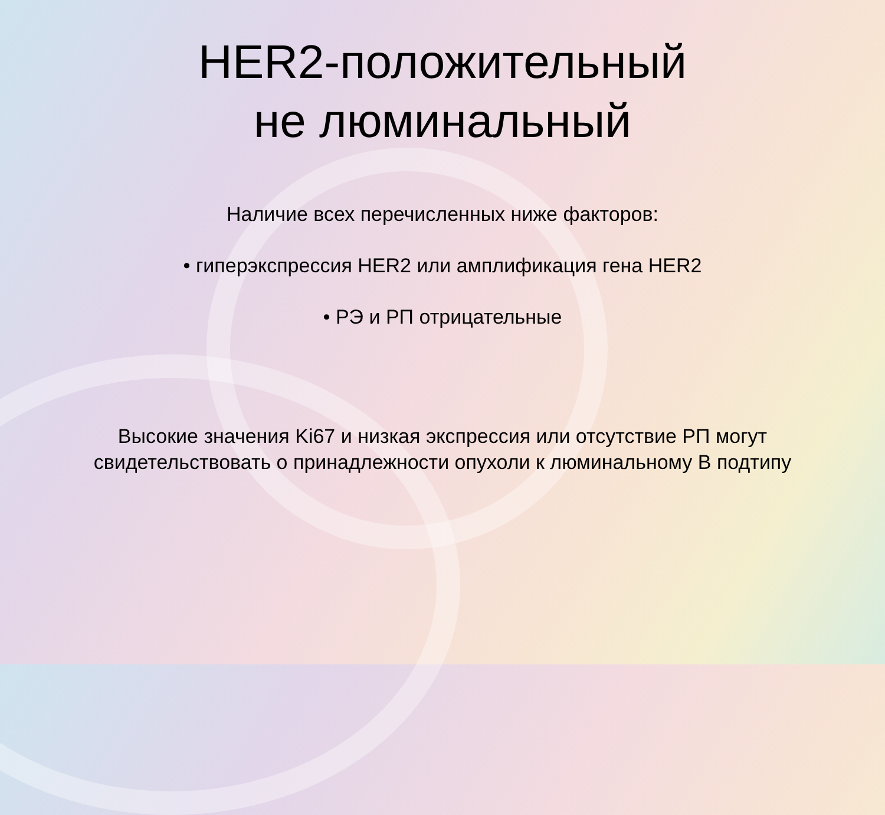HER2-положительный
не люминальный
Наличие всех перечисленных ниже факторов:
• гиперэкспрессия HER2 или амплификация гена HER2
• РЭ и РП отрицательные
Высокие значения Ki67 и низкая экспрессия или отсутствие РП могут
свидетельствовать о принадлежности опухоли к люминальному В подтипу